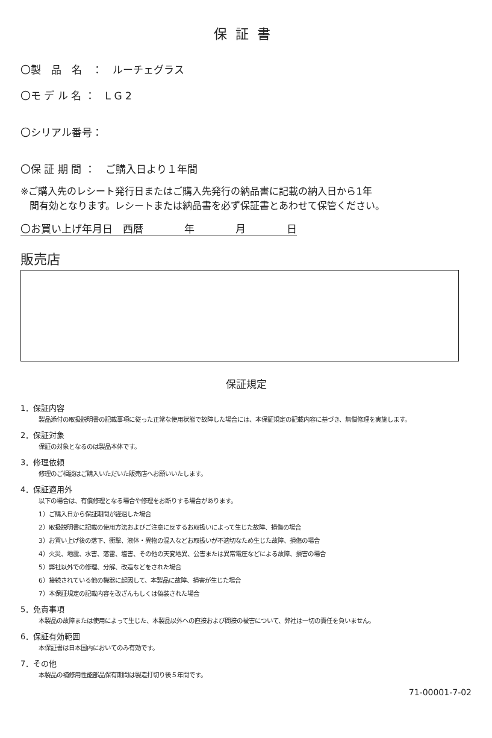保証書
〇製　品　名　：　ルーチェグラス
〇モ デ ル 名 ：　L G 2
〇シリアル番号：
〇保 証 期 間 ：　ご購入日より１年間
※ご購入先のレシート発行日またはご購入先発行の納品書に記載の納入日から1年
間有効となります。レシートまたは納品書を必ず保証書とあわせて保管ください。
〇お買い上げ年月日　西暦　　　　年　　　　月　　　　日
販売店
保証規定
1．保証内容
製品添付の取扱説明書の記載事項に従った正常な使用状態で故障した場合には、本保証規定の記載内容に基づき、無償修理を実施します。
2．保証対象
保証の対象となるのは製品本体です。
3．修理依頼
修理のご相談はご購入いただいた販売店へお願いいたします。
4．保証適用外
以下の場合は、有償修理となる場合や修理をお断りする場合があります。
1）ご購入日から保証期間が経過した場合
2）取扱説明書に記載の使用方法およびご注意に反するお取扱いによって生じた故障、損傷の場合
3）お買い上げ後の落下、衝撃、液体・異物の混入などお取扱いが不適切なため生じた故障、損傷の場合
4）火災、地震、水害、落雷、塩害、その他の天変地異、公害または異常電圧などによる故障、損害の場合
5）弊社以外での修理、分解、改造などをされた場合
6）接続されている他の機器に起因して、本製品に故障、損害が生じた場合
7）本保証規定の記載内容を改ざんもしくは偽装された場合
5．免責事項
本製品の故障または使用によって生じた、本製品以外への直接および間接の被害について、弊社は一切の責任を負いません。
6．保証有効範囲
本保証書は日本国内においてのみ有効です。
7．その他
本製品の補修用性能部品保有期間は製造打切り後５年間です。
71-00001-7-02